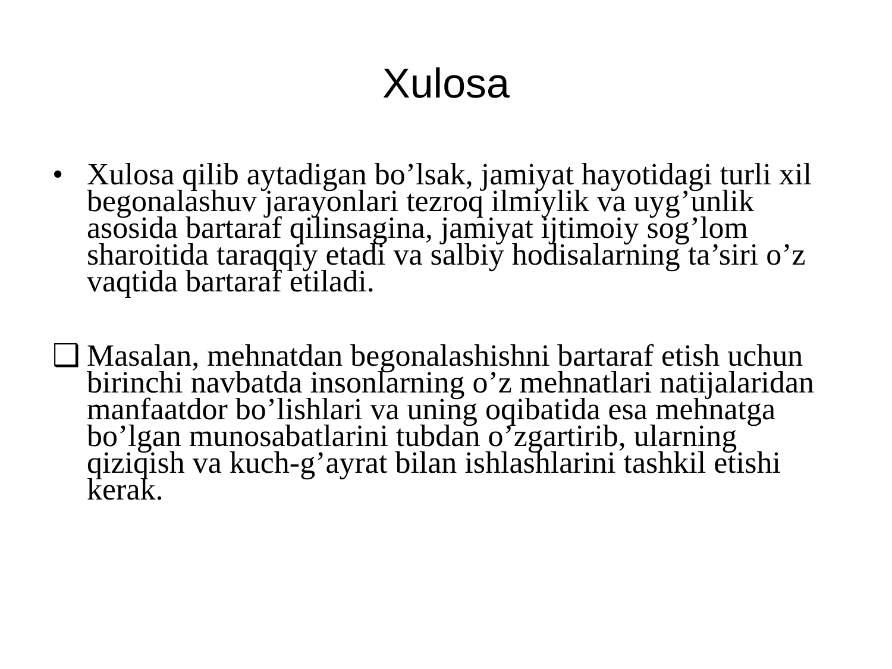Xulosa
• Xulosa qilib aytadigan bo’lsak, jamiyat hayotidagi turli xil begonalashuv jarayonlari tezroq ilmiylik va uyg’unlik asosida bartaraf qilinsagina, jamiyat ijtimoiy sog’lom sharoitida taraqqiy etadi va salbiy hodisalarning ta’siri o’z vaqtida bartaraf etiladi.
❑ Masalan, mehnatdan begonalashishni bartaraf etish uchun birinchi navbatda insonlarning o’z mehnatlari natijalaridan manfaatdor bo’lishlari va uning oqibatida esa mehnatga bo’lgan munosabatlarini tubdan o’zgartirib, ularning qiziqish va kuch-g’ayrat bilan ishlashlarini tashkil etishi kerak.